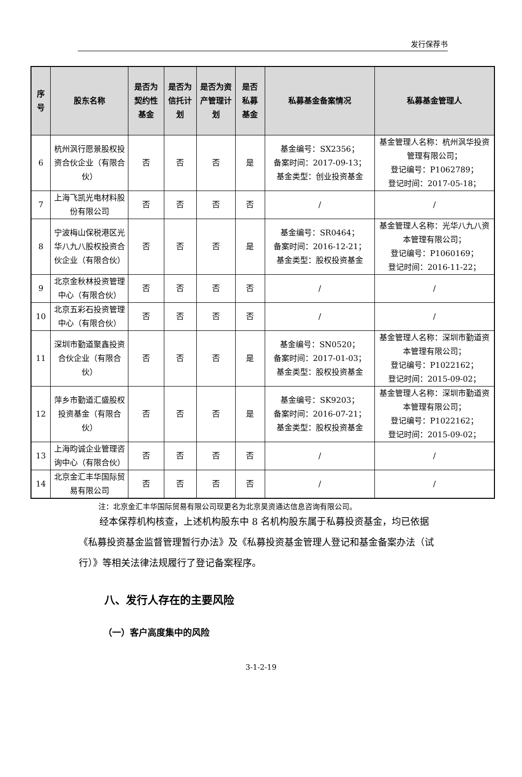发行保荐书
| 序号 | 股东名称 | 是否为契约性基金 | 是否为信托计划 | 是否为资产管理计划 | 是否私募基金 | 私募基金备案情况 | 私募基金管理人 |
| --- | --- | --- | --- | --- | --- | --- | --- |
| 6 | 杭州沨行愿景股权投资合伙企业（有限合伙） | 否 | 否 | 否 | 是 | 基金编号：SX2356； 备案时间：2017-09-13； 基金类型：创业投资基金 | 基金管理人名称：杭州沨华投资管理有限公司； 登记编号：P1062789； 登记时间：2017-05-18； |
| 7 | 上海飞凯光电材料股份有限公司 | 否 | 否 | 否 | 否 | / | / |
| 8 | 宁波梅山保税港区光华八九八股权投资合伙企业（有限合伙） | 否 | 否 | 否 | 是 | 基金编号：SR0464； 备案时间：2016-12-21； 基金类型：股权投资基金 | 基金管理人名称：光华八九八资本管理有限公司； 登记编号：P1060169； 登记时间：2016-11-22； |
| 9 | 北京金秋林投资管理中心（有限合伙） | 否 | 否 | 否 | 否 | / | / |
| 10 | 北京五彩石投资管理中心（有限合伙） | 否 | 否 | 否 | 否 | / | / |
| 11 | 深圳市勤道聚鑫投资合伙企业（有限合伙） | 否 | 否 | 否 | 是 | 基金编号：SN0520； 备案时间：2017-01-03； 基金类型：股权投资基金 | 基金管理人名称：深圳市勤道资本管理有限公司； 登记编号：P1022162； 登记时间：2015-09-02； |
| 12 | 萍乡市勤道汇盛股权投资基金（有限合伙） | 否 | 否 | 否 | 是 | 基金编号：SK9203； 备案时间：2016-07-21； 基金类型：股权投资基金 | 基金管理人名称：深圳市勤道资本管理有限公司； 登记编号：P1022162； 登记时间：2015-09-02； |
| 13 | 上海昀诚企业管理咨询中心（有限合伙） | 否 | 否 | 否 | 否 | / | / |
| 14 | 北京金汇丰华国际贸易有限公司 | 否 | 否 | 否 | 否 | / | / |
注：北京金汇丰华国际贸易有限公司现更名为北京昊资通达信息咨询有限公司。
经本保荐机构核查，上述机构股东中 8 名机构股东属于私募投资基金，均已依据《私募投资基金监督管理暂行办法》及《私募投资基金管理人登记和基金备案办法（试行）》等相关法律法规履行了登记备案程序。
八、发行人存在的主要风险
（一）客户高度集中的风险
3-1-2-19